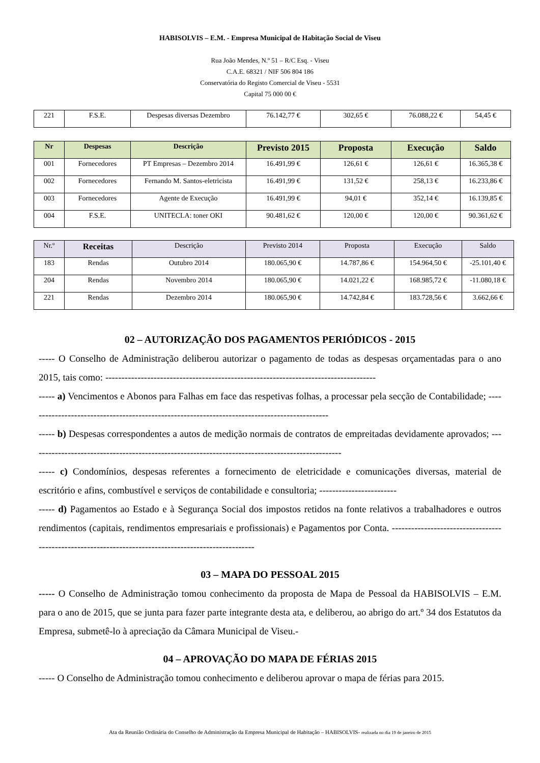HABISOLVIS – E.M. - Empresa Municipal de Habitação Social de Viseu
Rua João Mendes, N.º 51 – R/C Esq. - Viseu
C.A.E. 68321 / NIF 506 804 186
Conservatória do Registo Comercial de Viseu - 5531
Capital 75 000 00 €
| 221 | F.S.E. | Despesas diversas Dezembro | 76.142,77 € | 302,65 € | 76.088,22 € | 54,45 € |
| Nr | Despesas | Descrição | Previsto 2015 | Proposta | Execução | Saldo |
| --- | --- | --- | --- | --- | --- | --- |
| 001 | Fornecedores | PT Empresas – Dezembro 2014 | 16.491,99 € | 126,61 € | 126,61 € | 16.365,38 € |
| 002 | Fornecedores | Fernando M. Santos-eletricista | 16.491,99 € | 131,52 € | 258,13 € | 16.233,86 € |
| 003 | Fornecedores | Agente de Execução | 16.491,99 € | 94,01 € | 352,14 € | 16.139,85 € |
| 004 | F.S.E. | UNITECLA: toner OKI | 90.481,62 € | 120,00 € | 120,00 € | 90.361,62 € |
| Nr.º | Receitas | Descrição | Previsto 2014 | Proposta | Execução | Saldo |
| --- | --- | --- | --- | --- | --- | --- |
| 183 | Rendas | Outubro 2014 | 180.065,90 € | 14.787,86 € | 154.964,50 € | -25.101,40 € |
| 204 | Rendas | Novembro 2014 | 180.065,90 € | 14.021,22 € | 168.985,72 € | -11.080,18 € |
| 221 | Rendas | Dezembro 2014 | 180.065,90 € | 14.742,84 € | 183.728,56 € | 3.662,66 € |
02 – AUTORIZAÇÃO DOS PAGAMENTOS PERIÓDICOS - 2015
----- O Conselho de Administração deliberou autorizar o pagamento de todas as despesas orçamentadas para o ano 2015, tais como: ------------------------------------------------------------------------------------
----- a) Vencimentos e Abonos para Falhas em face das respetivas folhas, a processar pela secção de Contabilidade; ----------------------------------------------------------------------------------------------
----- b) Despesas correspondentes a autos de medição normais de contratos de empreitadas devidamente aprovados; -------------------------------------------------------------------------------------------------
----- c) Condomínios, despesas referentes a fornecimento de eletricidade e comunicações diversas, material de escritório e afins, combustível e serviços de contabilidade e consultoria; ------------------------
----- d) Pagamentos ao Estado e à Segurança Social dos impostos retidos na fonte relativos a trabalhadores e outros rendimentos (capitais, rendimentos empresariais e profissionais) e Pagamentos por Conta. -----------------------------------------------------------------------------------------------------
03 – MAPA DO PESSOAL 2015
----- O Conselho de Administração tomou conhecimento da proposta de Mapa de Pessoal da HABISOLVIS – E.M. para o ano de 2015, que se junta para fazer parte integrante desta ata, e deliberou, ao abrigo do art.º 34 dos Estatutos da Empresa, submetê-lo à apreciação da Câmara Municipal de Viseu.-
04 – APROVAÇÃO DO MAPA DE FÉRIAS 2015
----- O Conselho de Administração tomou conhecimento e deliberou aprovar o mapa de férias para 2015.
Ata da Reunião Ordinária do Conselho de Administração da Empresa Municipal de Habitação – HABISOLVIS- realizada no dia 19 de janeiro de 2015